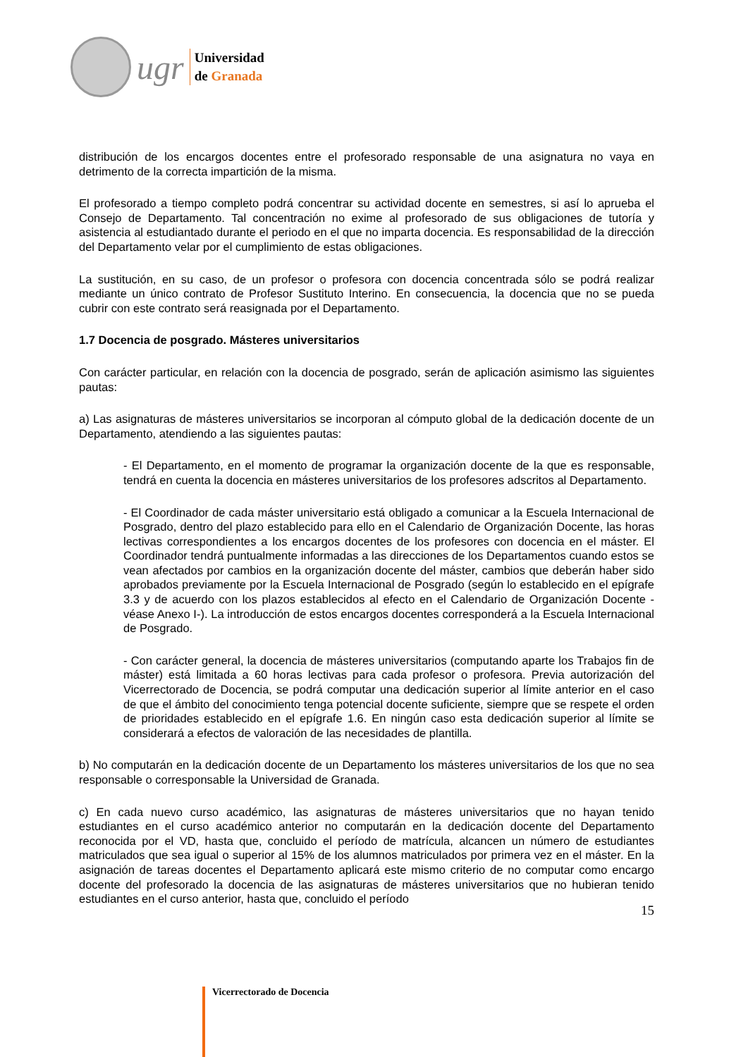ugr
Universidad
de Granada
distribución de los encargos docentes entre el profesorado responsable de una asignatura no vaya en detrimento de la correcta impartición de la misma.
El profesorado a tiempo completo podrá concentrar su actividad docente en semestres, si así lo aprueba el Consejo de Departamento. Tal concentración no exime al profesorado de sus obligaciones de tutoría y asistencia al estudiantado durante el periodo en el que no imparta docencia. Es responsabilidad de la dirección del Departamento velar por el cumplimiento de estas obligaciones.
La sustitución, en su caso, de un profesor o profesora con docencia concentrada sólo se podrá realizar mediante un único contrato de Profesor Sustituto Interino. En consecuencia, la docencia que no se pueda cubrir con este contrato será reasignada por el Departamento.
1.7 Docencia de posgrado. Másteres universitarios
Con carácter particular, en relación con la docencia de posgrado, serán de aplicación asimismo las siguientes pautas:
a) Las asignaturas de másteres universitarios se incorporan al cómputo global de la dedicación docente de un Departamento, atendiendo a las siguientes pautas:
- El Departamento, en el momento de programar la organización docente de la que es responsable, tendrá en cuenta la docencia en másteres universitarios de los profesores adscritos al Departamento.
- El Coordinador de cada máster universitario está obligado a comunicar a la Escuela Internacional de Posgrado, dentro del plazo establecido para ello en el Calendario de Organización Docente, las horas lectivas correspondientes a los encargos docentes de los profesores con docencia en el máster. El Coordinador tendrá puntualmente informadas a las direcciones de los Departamentos cuando estos se vean afectados por cambios en la organización docente del máster, cambios que deberán haber sido aprobados previamente por la Escuela Internacional de Posgrado (según lo establecido en el epígrafe 3.3 y de acuerdo con los plazos establecidos al efecto en el Calendario de Organización Docente -véase Anexo I-). La introducción de estos encargos docentes corresponderá a la Escuela Internacional de Posgrado.
- Con carácter general, la docencia de másteres universitarios (computando aparte los Trabajos fin de máster) está limitada a 60 horas lectivas para cada profesor o profesora. Previa autorización del Vicerrectorado de Docencia, se podrá computar una dedicación superior al límite anterior en el caso de que el ámbito del conocimiento tenga potencial docente suficiente, siempre que se respete el orden de prioridades establecido en el epígrafe 1.6. En ningún caso esta dedicación superior al límite se considerará a efectos de valoración de las necesidades de plantilla.
b) No computarán en la dedicación docente de un Departamento los másteres universitarios de los que no sea responsable o corresponsable la Universidad de Granada.
c) En cada nuevo curso académico, las asignaturas de másteres universitarios que no hayan tenido estudiantes en el curso académico anterior no computarán en la dedicación docente del Departamento reconocida por el VD, hasta que, concluido el período de matrícula, alcancen un número de estudiantes matriculados que sea igual o superior al 15% de los alumnos matriculados por primera vez en el máster. En la asignación de tareas docentes el Departamento aplicará este mismo criterio de no computar como encargo docente del profesorado la docencia de las asignaturas de másteres universitarios que no hubieran tenido estudiantes en el curso anterior, hasta que, concluido el período
15
Vicerrectorado de Docencia